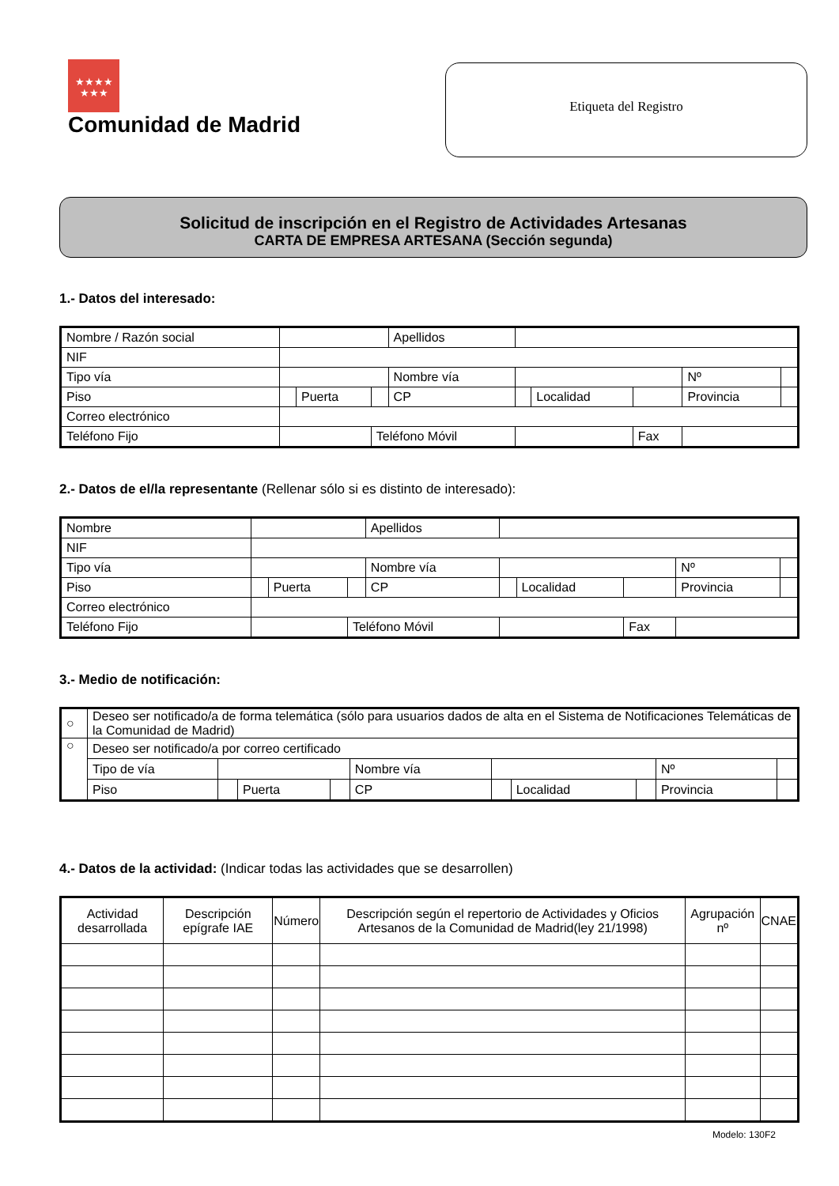★★★★
★★★
Comunidad de Madrid
Etiqueta del Registro
Solicitud de inscripción en el Registro de Actividades Artesanas
CARTA DE EMPRESA ARTESANA (Sección segunda)
1.- Datos del interesado:
| Nombre / Razón social | | | | Apellidos | | | | | |
| NIF | | | | | | | | | |
| Tipo vía | | | | Nombre vía | | | | Nº | |
| Piso | | Puerta | | CP | | Localidad | | Provincia | |
| Correo electrónico | | | | | | | | | |
| Teléfono Fijo | | | Teléfono Móvil | | | | Fax | | |
2.- Datos de el/la representante (Rellenar sólo si es distinto de interesado):
| Nombre | | | | Apellidos | | | | | |
| NIF | | | | | | | | | |
| Tipo vía | | | | Nombre vía | | | | Nº | |
| Piso | | Puerta | | CP | | Localidad | | Provincia | |
| Correo electrónico | | | | | | | | | |
| Teléfono Fijo | | | Teléfono Móvil | | | | Fax | | |
3.- Medio de notificación:
| ○ | Deseo ser notificado/a de forma telemática (sólo para usuarios dados de alta en el Sistema de Notificaciones Telemáticas de la Comunidad de Madrid) | | | | | | | | | |
| ○ | Deseo ser notificado/a por correo certificado | | | | | | | | | |
| | Tipo de vía | | | | Nombre vía | | | | Nº | |
| | Piso | | Puerta | | CP | | Localidad | | Provincia | |
4.- Datos de la actividad: (Indicar todas las actividades que se desarrollen)
| Actividad desarrollada | Descripción epígrafe IAE | Número | Descripción según el repertorio de Actividades y Oficios Artesanos de la Comunidad de Madrid(ley 21/1998) | Agrupación nº | CNAE |
| --- | --- | --- | --- | --- | --- |
Modelo: 130F2